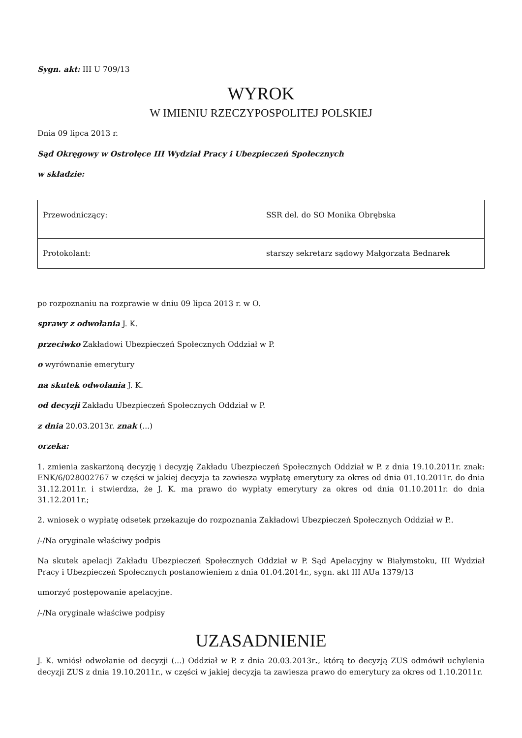Sygn. akt: III U 709/13
WYROK
W IMIENIU RZECZYPOSPOLITEJ POLSKIEJ
Dnia 09 lipca 2013 r.
Sąd Okręgowy w Ostrołęce III Wydział Pracy i Ubezpieczeń Społecznych
w składzie:
| Przewodniczący: | SSR del. do SO Monika Obrębska |
| Protokolant: | starszy sekretarz sądowy Małgorzata Bednarek |
po rozpoznaniu na rozprawie w dniu 09 lipca 2013 r. w O.
sprawy z odwołania J. K.
przeciwko Zakładowi Ubezpieczeń Społecznych Oddział w P.
o wyrównanie emerytury
na skutek odwołania J. K.
od decyzji Zakładu Ubezpieczeń Społecznych Oddział w P.
z dnia 20.03.2013r. znak (...)
orzeka:
1. zmienia zaskarżoną decyzję i decyzję Zakładu Ubezpieczeń Społecznych Oddział w P. z dnia 19.10.2011r. znak: ENK/6/028002767 w części w jakiej decyzja ta zawiesza wypłatę emerytury za okres od dnia 01.10.2011r. do dnia 31.12.2011r. i stwierdza, że J. K. ma prawo do wypłaty emerytury za okres od dnia 01.10.2011r. do dnia 31.12.2011r.;
2. wniosek o wypłatę odsetek przekazuje do rozpoznania Zakładowi Ubezpieczeń Społecznych Oddział w P..
/-/Na oryginale właściwy podpis
Na skutek apelacji Zakładu Ubezpieczeń Społecznych Oddział w P. Sąd Apelacyjny w Białymstoku, III Wydział Pracy i Ubezpieczeń Społecznych postanowieniem z dnia 01.04.2014r., sygn. akt III AUa 1379/13
umorzyć postępowanie apelacyjne.
/-/Na oryginale właściwe podpisy
UZASADNIENIE
J. K. wniósł odwołanie od decyzji (...) Oddział w P. z dnia 20.03.2013r., którą to decyzją ZUS odmówił uchylenia decyzji ZUS z dnia 19.10.2011r., w części w jakiej decyzja ta zawiesza prawo do emerytury za okres od 1.10.2011r.